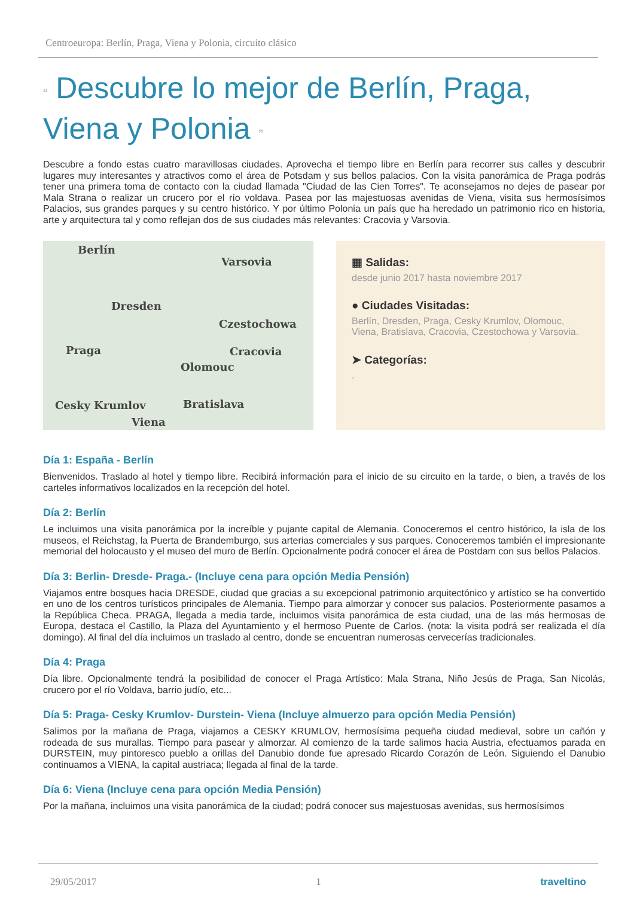Centroeuropa: Berlín, Praga, Viena y Polonia, circuito clásico
“ Descubre lo mejor de Berlín, Praga, Viena y Polonia ”
Descubre a fondo estas cuatro maravillosas ciudades. Aprovecha el tiempo libre en Berlín para recorrer sus calles y descubrir lugares muy interesantes y atractivos como el área de Potsdam y sus bellos palacios. Con la visita panorámica de Praga podrás tener una primera toma de contacto con la ciudad llamada "Ciudad de las Cien Torres". Te aconsejamos no dejes de pasear por Mala Strana o realizar un crucero por el río voldava. Pasea por las majestuosas avenidas de Viena, visita sus hermosísimos Palacios, sus grandes parques y su centro histórico. Y por último Polonia un país que ha heredado un patrimonio rico en historia, arte y arquitectura tal y como reflejan dos de sus ciudades más relevantes: Cracovia y Varsovia.
Berlín
Varsovia
Dresden
Czestochowa
Praga Cracovia
Olomouc
Cesky Krumlov Bratislava
Viena
▦ Salidas:
desde junio 2017 hasta noviembre 2017
● Ciudades Visitadas:
Berlín, Dresden, Praga, Cesky Krumlov, Olomouc, Viena, Bratislava, Cracovia, Czestochowa y Varsovia.
➤ Categorías:
.
Día 1: España - Berlín
Bienvenidos. Traslado al hotel y tiempo libre. Recibirá información para el inicio de su circuito en la tarde, o bien, a través de los carteles informativos localizados en la recepción del hotel.
Día 2: Berlín
Le incluimos una visita panorámica por la increíble y pujante capital de Alemania. Conoceremos el centro histórico, la isla de los museos, el Reichstag, la Puerta de Brandemburgo, sus arterias comerciales y sus parques. Conoceremos también el impresionante memorial del holocausto y el museo del muro de Berlín. Opcionalmente podrá conocer el área de Postdam con sus bellos Palacios.
Día 3: Berlin- Dresde- Praga.- (Incluye cena para opción Media Pensión)
Viajamos entre bosques hacia DRESDE, ciudad que gracias a su excepcional patrimonio arquitectónico y artístico se ha convertido en uno de los centros turísticos principales de Alemania. Tiempo para almorzar y conocer sus palacios. Posteriormente pasamos a la República Checa. PRAGA, llegada a media tarde, incluimos visita panorámica de esta ciudad, una de las más hermosas de Europa, destaca el Castillo, la Plaza del Ayuntamiento y el hermoso Puente de Carlos. (nota: la visita podrá ser realizada el día domingo). Al final del día incluimos un traslado al centro, donde se encuentran numerosas cervecerías tradicionales.
Día 4: Praga
Día libre. Opcionalmente tendrá la posibilidad de conocer el Praga Artístico: Mala Strana, Niño Jesús de Praga, San Nicolás, crucero por el río Voldava, barrio judío, etc...
Día 5: Praga- Cesky Krumlov- Durstein- Viena (Incluye almuerzo para opción Media Pensión)
Salimos por la mañana de Praga, viajamos a CESKY KRUMLOV, hermosísima pequeña ciudad medieval, sobre un cañón y rodeada de sus murallas. Tiempo para pasear y almorzar. Al comienzo de la tarde salimos hacia Austria, efectuamos parada en DURSTEIN, muy pintoresco pueblo a orillas del Danubio donde fue apresado Ricardo Corazón de León. Siguiendo el Danubio continuamos a VIENA, la capital austriaca; llegada al final de la tarde.
Día 6: Viena (Incluye cena para opción Media Pensión)
Por la mañana, incluimos una visita panorámica de la ciudad; podrá conocer sus majestuosas avenidas, sus hermosísimos
29/05/2017 1 traveltino